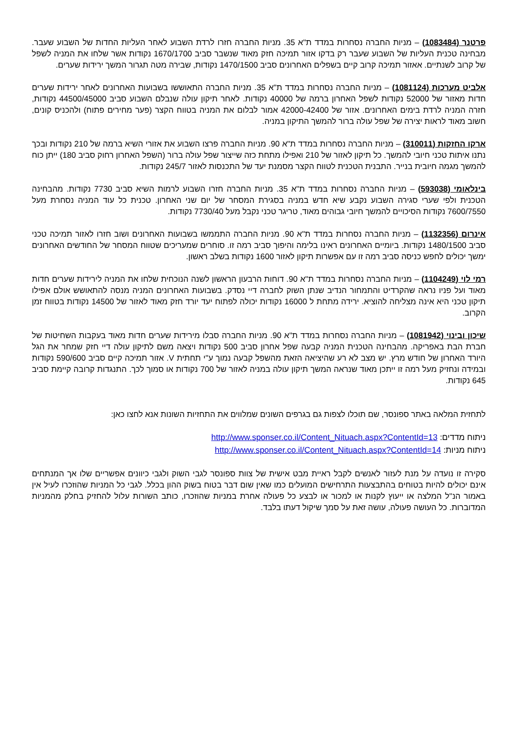פרטנר (1083484) – מניות החברה נסחרות במדד ת"א 35. מניות החברה חזרו לרדת השבוע לאחר העליות החדות של השבוע שעבר. מבחינה טכנית העליות של השבוע שעבר רק בדקו אזור תמיכה חזק מאוד שנשבר סביב 1670/1700 נקודות אשר שלחו את המניה לשפל של קרוב לשנתיים. אאזור תמיכה קרוב קיים בשפלים האחרונים סביב 1470/1500 נקודות, שבירה מטה תגרור המשך ירידות שערים.
אלביט מערכות (1081124) – מניות החברה נסחרות במדד ת"א 35. מניות החברה התאוששו בשבועות האחרונים לאחר ירידות שערים חדות מאזור של 52000 נקודות לשפל האחרון ברמה של 40000 נקודות. לאחר תיקון עולה שנבלם השבוע סביב 44500/45000 נקודות, חזרה המניה לרדת בימים האחרונים. אזור של 42000-42400 אמור לבלום את המניה בטווח הקצר (פער מחירים פתוח) ולהכניס קונים, חשוב מאוד לראות יצירה של שפל עולה ברור להמשך התיקון במניה.
ארקו החזקות (310011) – מניות החברה נסחרות במדד ת"א 90. מניות החברה פרצו השבוע את אזורי השיא ברמה של 210 נקודות ובכך נתנו איתות טכני חיובי להמשך. כל תיקון לאזור של 210 ואפילו מתחת כזה שייצור שפל עולה ברור (השפל האחרון רחוק סביב 180) ייתן כוח להמשך מגמה חיובית בנייר. התבנית הטכנית לטווח הקצר מסמנת יעד של התכנסות לאזור 245/7 נקודות.
בינלאומי (593038) – מניות החברה נסחרות במדד ת"א 35. מניות החברה חזרו השבוע לרמות השיא סביב 7730 נקודות. מהבחינה הטכנית ולפי שערי סגירה השבוע נקבע שיא חדש במניה בסגירת המסחר של יום שני האחרון. טכנית כל עוד המניה נסחרת מעל 7600/7550 נקודות הסיכויים להמשך חיובי גבוהים מאוד, טריגר טכני נקבל מעל 7730/40 נקודות.
אינרום (1132356) – מניות החברה נסחרות במדד ת"א 90. מניות החברה התממשו בשבועות האחרונים ושוב חזרו לאזור תמיכה טכני סביב 1480/1500 נקודות. ביומיים האחרונים ראינו בלימה והיפוך סביב רמה זו. סוחרים שמעריכים שטווח המסחר של החודשים האחרונים ימשך יכולים לחפש כניסה סביב רמה זו עם אפשרות תיקון לאזור 1600 נקודות בשלב ראשון.
רמי לוי (1104249) – מניות החברה נסחרות במדד ת"א 90. דוחות הרבעון הראשון לשנה הנוכחית שלחו את המניה לירידות שערים חדות מאוד ועל פניו נראה שהקרדיט והתמחור הנדיב שנתן השוק לחברה דיי נסדק. בשבועות האחרונים המניה מנסה להתאושש אולם אפילו תיקון טכני היא אינה מצליחה להוציא. ירידה מתחת ל 16000 נקודות יכולה לפתוח יעד יורד חזק מאוד לאזור של 14500 נקודות בטווח זמן הקרוב.
שיכון ובינוי (1081942) – מניות החברה נסחרות במדד ת"א 90. מניות החברה סבלו מירידות שערים חדות מאוד בעקבות השחיטות של חברת הבת באפריקה. מהבחינה הטכנית המניה קבעה שפל אחרון סביב 500 נקודות ויצאה משם לתיקון עולה דיי חזק שמחר את הגל היורד האחרון של חודש מרץ. יש מצב לא רע שהיציאה הזאת מהשפל קבעה נמוך ע"י תחתית V. אזור תמיכה קיים סביב 590/600 נקודות ובמידה ונחזיק מעל רמה זו ייתכן מאוד שנראה המשך תיקון עולה במניה לאזור של 700 נקודות או סמוך לכך. התנגדות קרובה קיימת סביב 645 נקודות.
לתחזית המלאה באתר ספונסר, שם תוכלו לצפות גם בגרפים השונים שמלווים את התחזיות השונות אנא לחצו כאן:
ניתוח מדדים: http://www.sponser.co.il/Content_Nituach.aspx?ContentId=13
ניתוח מניות: http://www.sponser.co.il/Content_Nituach.aspx?ContentId=14
סקירה זו נועדה על מנת לעזור לאנשים לקבל ראיית מבט אישית של צוות ספונסר לגבי השוק ולגבי כיוונים אפשריים שלו אך המנתחים אינם יכולים להיות בטוחים בהתבצעות התרחישים המועלים כמו שאין שום דבר בטוח בשוק ההון בכלל. לגבי כל המניות שהוזכרו לעיל אין באמור הנ"ל המלצה או ייעוץ לקנות או למכור או לבצע כל פעולה אחרת במניות שהוזכרו, כותב השורות עלול להחזיק בחלק מהמניות המדוברות. כל העושה פעולה, עושה זאת על סמך שיקול דעתו בלבד.